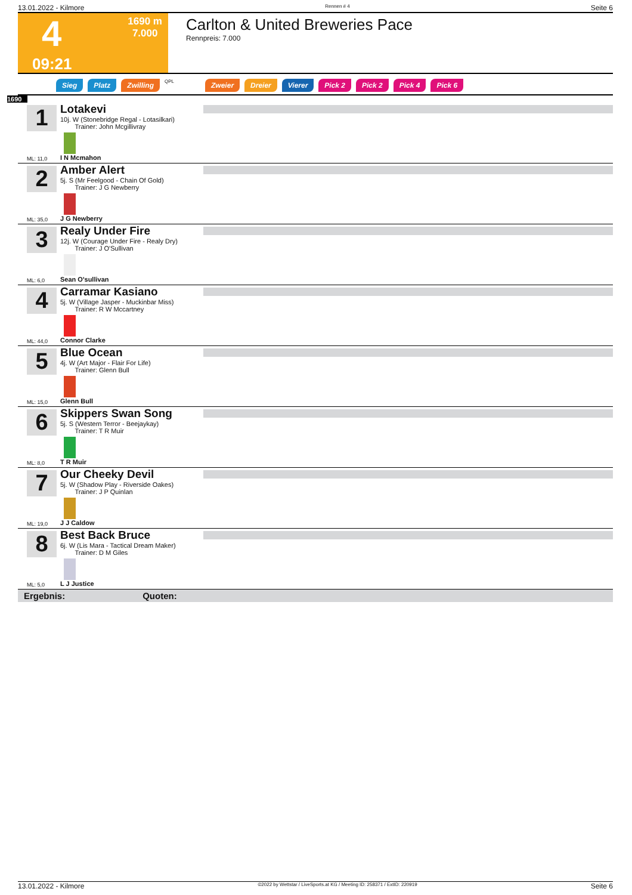13.01.2022 - Kilmore Rennen # 4 Seite 6
1690 m
7.000
4
09:21
Carlton & United Breweries Pace
Rennpreis: 7.000
Sieg Platz Zwilling QPL Zweier Dreier Vierer Pick 2 Pick 2 Pick 4 Pick 6
1690
1
Lotakevi
10j. W (Stonebridge Regal - Lotasilkari)
Trainer: John Mcgillivray
I N Mcmahon
ML: 11,0
2
Amber Alert
5j. S (Mr Feelgood - Chain Of Gold)
Trainer: J G Newberry
J G Newberry
ML: 35,0
3
Realy Under Fire
12j. W (Courage Under Fire - Realy Dry)
Trainer: J O'Sullivan
Sean O'sullivan
ML: 6,0
4
Carramar Kasiano
5j. W (Village Jasper - Muckinbar Miss)
Trainer: R W Mccartney
Connor Clarke
ML: 44,0
5
Blue Ocean
4j. W (Art Major - Flair For Life)
Trainer: Glenn Bull
Glenn Bull
ML: 15,0
6
Skippers Swan Song
5j. S (Western Terror - Beejaykay)
Trainer: T R Muir
T R Muir
ML: 8,0
7
Our Cheeky Devil
5j. W (Shadow Play - Riverside Oakes)
Trainer: J P Quinlan
J J Caldow
ML: 19,0
8
Best Back Bruce
6j. W (Lis Mara - Tactical Dream Maker)
Trainer: D M Giles
L J Justice
ML: 5,0
Ergebnis: Quoten:
13.01.2022 - Kilmore ©2022 by Wettstar / LiveSports.at KG / Meeting ID: 258371 / ExtID: 220919 Seite 6